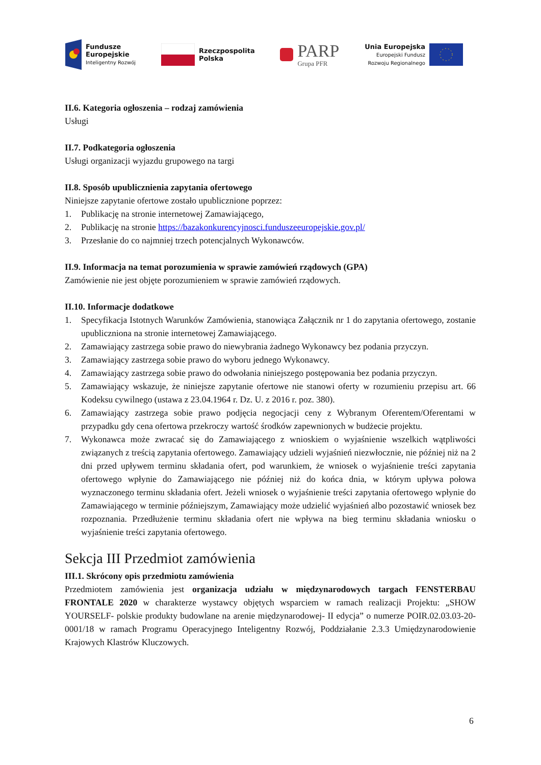Fundusze
Europejskie
Inteligentny Rozwój
Rzeczpospolita
Polska
PARP
Grupa PFR
Unia Europejska
Europejski Fundusz
Rozwoju Regionalnego
II.6. Kategoria ogłoszenia – rodzaj zamówienia
Usługi
II.7. Podkategoria ogłoszenia
Usługi organizacji wyjazdu grupowego na targi
II.8. Sposób upublicznienia zapytania ofertowego
Niniejsze zapytanie ofertowe zostało upublicznione poprzez:
1. Publikację na stronie internetowej Zamawiającego,
2. Publikację na stronie https://bazakonkurencyjnosci.funduszeeuropejskie.gov.pl/
3. Przesłanie do co najmniej trzech potencjalnych Wykonawców.
II.9. Informacja na temat porozumienia w sprawie zamówień rządowych (GPA)
Zamówienie nie jest objęte porozumieniem w sprawie zamówień rządowych.
II.10. Informacje dodatkowe
1. Specyfikacja Istotnych Warunków Zamówienia, stanowiąca Załącznik nr 1 do zapytania ofertowego, zostanie upubliczniona na stronie internetowej Zamawiającego.
2. Zamawiający zastrzega sobie prawo do niewybrania żadnego Wykonawcy bez podania przyczyn.
3. Zamawiający zastrzega sobie prawo do wyboru jednego Wykonawcy.
4. Zamawiający zastrzega sobie prawo do odwołania niniejszego postępowania bez podania przyczyn.
5. Zamawiający wskazuje, że niniejsze zapytanie ofertowe nie stanowi oferty w rozumieniu przepisu art. 66 Kodeksu cywilnego (ustawa z 23.04.1964 r. Dz. U. z 2016 r. poz. 380).
6. Zamawiający zastrzega sobie prawo podjęcia negocjacji ceny z Wybranym Oferentem/Oferentami w przypadku gdy cena ofertowa przekroczy wartość środków zapewnionych w budżecie projektu.
7. Wykonawca może zwracać się do Zamawiającego z wnioskiem o wyjaśnienie wszelkich wątpliwości związanych z treścią zapytania ofertowego. Zamawiający udzieli wyjaśnień niezwłocznie, nie później niż na 2 dni przed upływem terminu składania ofert, pod warunkiem, że wniosek o wyjaśnienie treści zapytania ofertowego wpłynie do Zamawiającego nie później niż do końca dnia, w którym upływa połowa wyznaczonego terminu składania ofert. Jeżeli wniosek o wyjaśnienie treści zapytania ofertowego wpłynie do Zamawiającego w terminie późniejszym, Zamawiający może udzielić wyjaśnień albo pozostawić wniosek bez rozpoznania. Przedłużenie terminu składania ofert nie wpływa na bieg terminu składania wniosku o wyjaśnienie treści zapytania ofertowego.
Sekcja III Przedmiot zamówienia
III.1. Skrócony opis przedmiotu zamówienia
Przedmiotem zamówienia jest organizacja udziału w międzynarodowych targach FENSTERBAU FRONTALE 2020 w charakterze wystawcy objętych wsparciem w ramach realizacji Projektu: „SHOW YOURSELF- polskie produkty budowlane na arenie międzynarodowej- II edycja” o numerze POIR.02.03.03-20-0001/18 w ramach Programu Operacyjnego Inteligentny Rozwój, Poddziałanie 2.3.3 Umiędzynarodowienie Krajowych Klastrów Kluczowych.
6